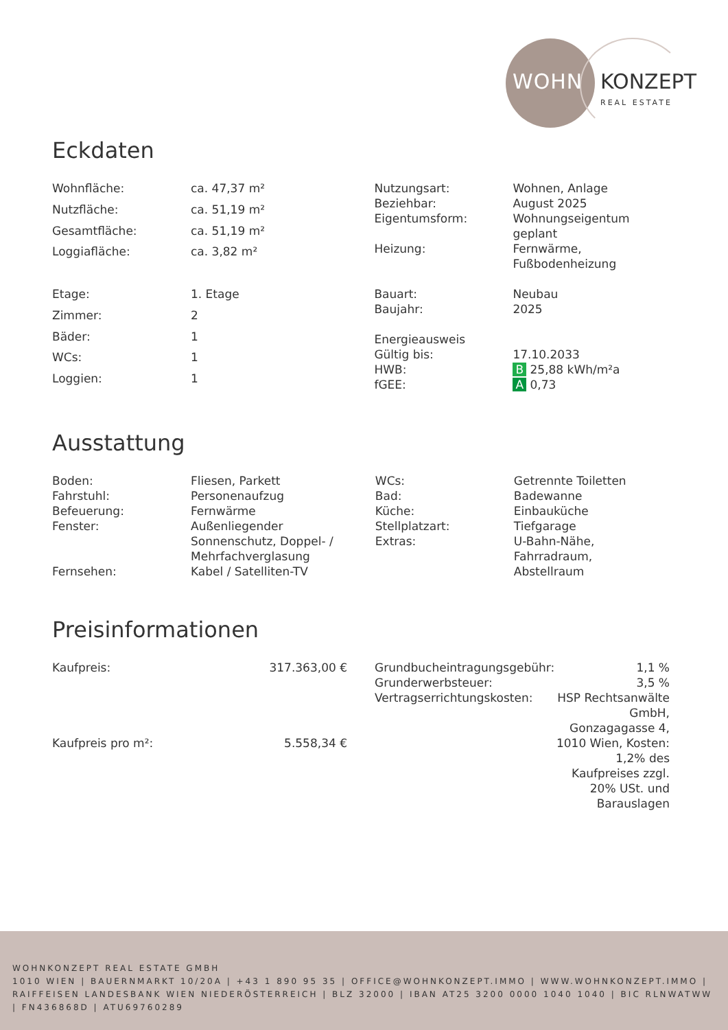WOHN KONZEPT
REAL ESTATE
Eckdaten
| Wohnfläche: | ca. 47,37 m² |
| Nutzfläche: | ca. 51,19 m² |
| Gesamtfläche: | ca. 51,19 m² |
| Loggiafläche: | ca. 3,82 m² |
| Etage: | 1. Etage |
| Zimmer: | 2 |
| Bäder: | 1 |
| WCs: | 1 |
| Loggien: | 1 |
| Nutzungsart: | Wohnen, Anlage |
| Beziehbar: | August 2025 |
| Eigentumsform: | Wohnungseigentum geplant |
| Heizung: | Fernwärme, Fußbodenheizung |
| Bauart: | Neubau |
| Baujahr: | 2025 |
| Energieausweis | |
| Gültig bis: | 17.10.2033 |
| HWB: | B 25,88 kWh/m²a |
| fGEE: | A 0,73 |
Ausstattung
| Boden: | Fliesen, Parkett |
| Fahrstuhl: | Personenaufzug |
| Befeuerung: | Fernwärme |
| Fenster: | Außenliegender Sonnenschutz, Doppel- / Mehrfachverglasung |
| Fernsehen: | Kabel / Satelliten-TV |
| WCs: | Getrennte Toiletten |
| Bad: | Badewanne |
| Küche: | Einbauküche |
| Stellplatzart: | Tiefgarage |
| Extras: | U-Bahn-Nähe, Fahrradraum, Abstellraum |
Preisinformationen
| Kaufpreis: | 317.363,00 € |
| Kaufpreis pro m²: | 5.558,34 € |
| Grundbucheintragungsgebühr: | 1,1 % |
| Grunderwerbsteuer: | 3,5 % |
| Vertragserrichtungskosten: | HSP Rechtsanwälte GmbH, Gonzagagasse 4, 1010 Wien, Kosten: 1,2% des Kaufpreises zzgl. 20% USt. und Barauslagen |
WOHNKONZEPT REAL ESTATE GMBH
1010 WIEN | BAUERNMARKT 10/20A | +43 1 890 95 35 | OFFICE@WOHNKONZEPT.IMMO | WWW.WOHNKONZEPT.IMMO | RAIFFEISEN LANDESBANK WIEN NIEDERÖSTERREICH | BLZ 32000 | IBAN AT25 3200 0000 1040 1040 | BIC RLNWATWW | FN436868D | ATU69760289